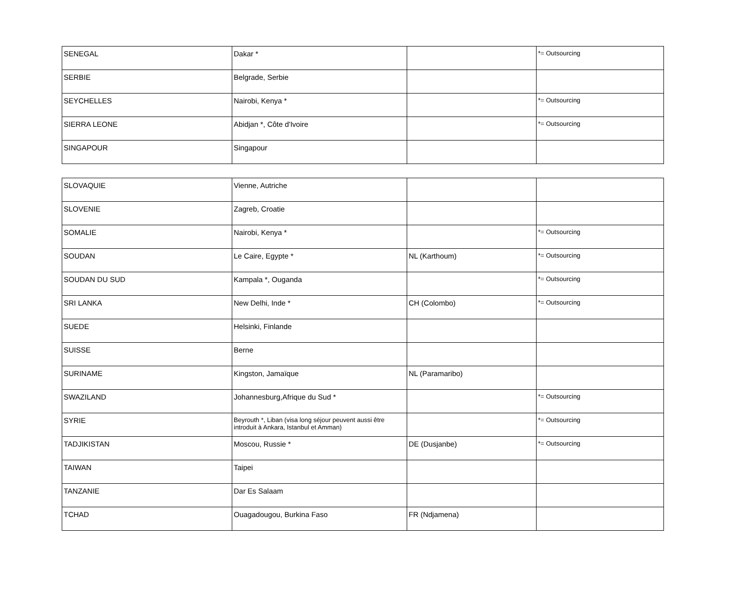| SENEGAL | Dakar * | | *= Outsourcing |
| SERBIE | Belgrade, Serbie | | |
| SEYCHELLES | Nairobi, Kenya * | | *= Outsourcing |
| SIERRA LEONE | Abidjan *, Côte d'Ivoire | | *= Outsourcing |
| SINGAPOUR | Singapour | | |
| SLOVAQUIE | Vienne, Autriche | | |
| SLOVENIE | Zagreb, Croatie | | |
| SOMALIE | Nairobi, Kenya * | | *= Outsourcing |
| SOUDAN | Le Caire, Egypte * | NL (Karthoum) | *= Outsourcing |
| SOUDAN DU SUD | Kampala *, Ouganda | | *= Outsourcing |
| SRI LANKA | New Delhi, Inde * | CH (Colombo) | *= Outsourcing |
| SUEDE | Helsinki, Finlande | | |
| SUISSE | Berne | | |
| SURINAME | Kingston, Jamaïque | NL (Paramaribo) | |
| SWAZILAND | Johannesburg,Afrique du Sud * | | *= Outsourcing |
| SYRIE | Beyrouth *, Liban (visa long séjour peuvent aussi être introduit à Ankara, Istanbul et Amman) | | *= Outsourcing |
| TADJIKISTAN | Moscou, Russie * | DE (Dusjanbe) | *= Outsourcing |
| TAIWAN | Taipei | | |
| TANZANIE | Dar Es Salaam | | |
| TCHAD | Ouagadougou, Burkina Faso | FR (Ndjamena) | |